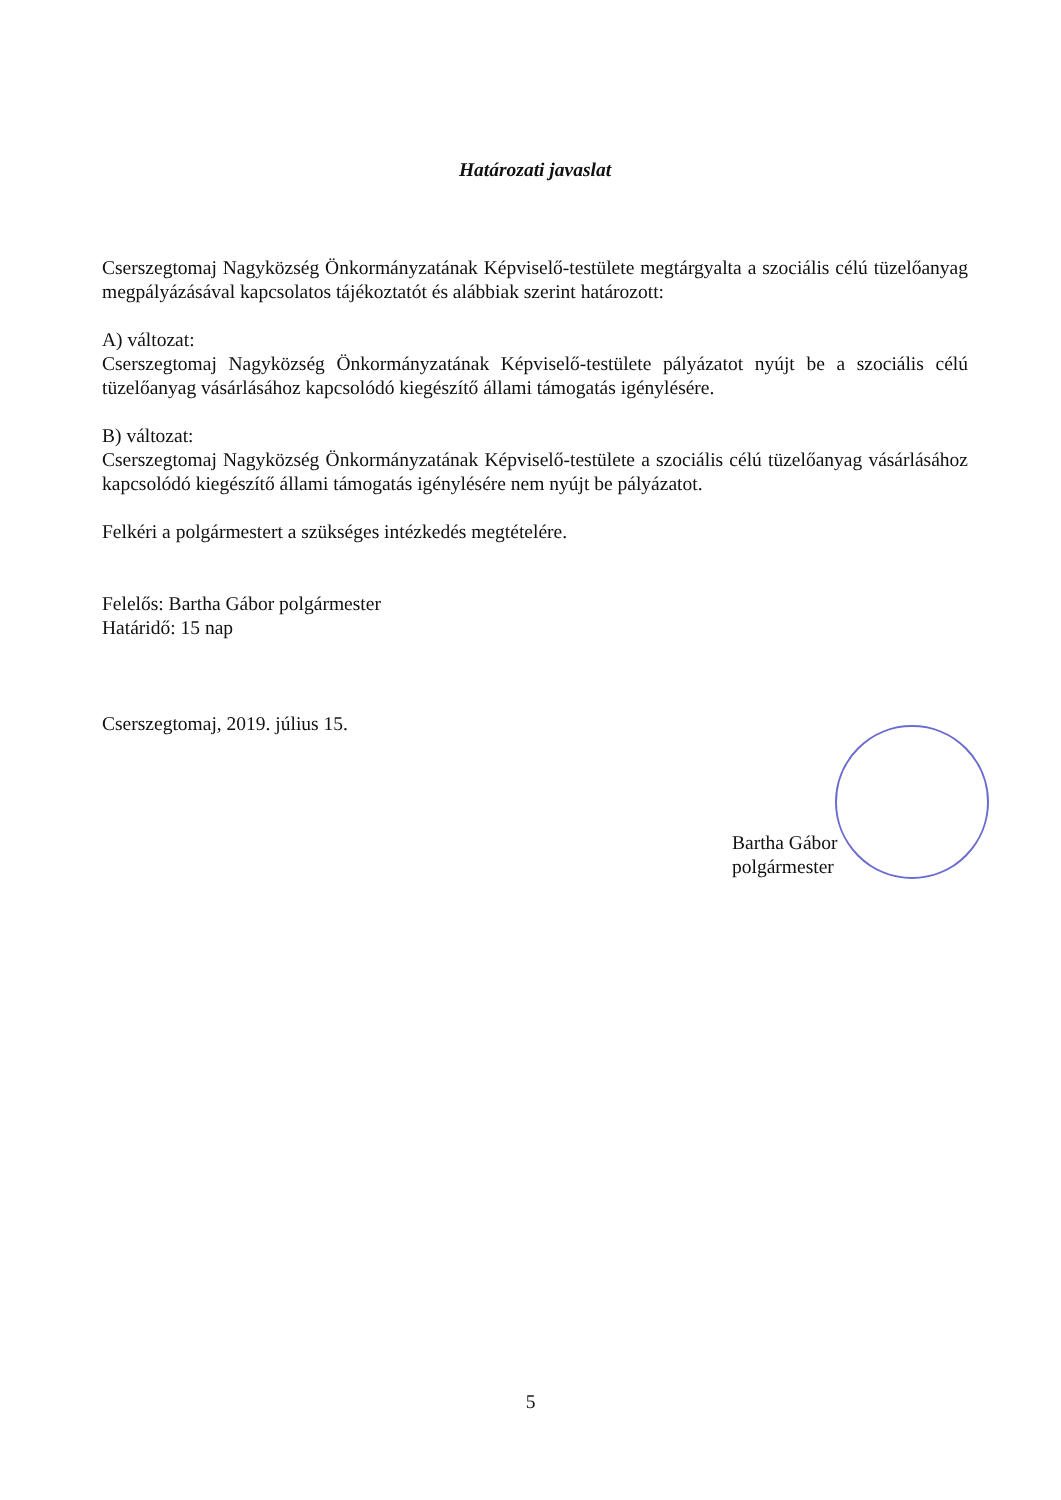Határozati javaslat
Cserszegtomaj Nagyközség Önkormányzatának Képviselő-testülete megtárgyalta a szociális célú tüzelőanyag megpályázásával kapcsolatos tájékoztatót és alábbiak szerint határozott:
A) változat:
Cserszegtomaj Nagyközség Önkormányzatának Képviselő-testülete pályázatot nyújt be a szociális célú tüzelőanyag vásárlásához kapcsolódó kiegészítő állami támogatás igénylésére.
B) változat:
Cserszegtomaj Nagyközség Önkormányzatának Képviselő-testülete a szociális célú tüzelőanyag vásárlásához kapcsolódó kiegészítő állami támogatás igénylésére nem nyújt be pályázatot.
Felkéri a polgármestert a szükséges intézkedés megtételére.
Felelős: Bartha Gábor polgármester
Határidő: 15 nap
Cserszegtomaj, 2019. július 15.
Bartha Gábor
polgármester
5